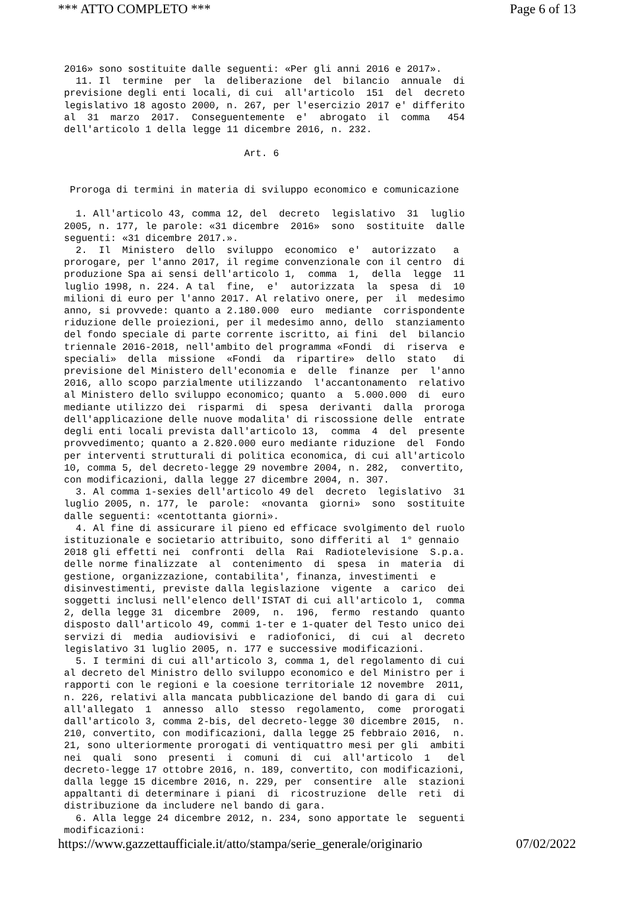*** ATTO COMPLETO *** Page 6 of 13
2016» sono sostituite dalle seguenti: «Per gli anni 2016 e 2017».
  11. Il  termine  per  la  deliberazione  del  bilancio  annuale  di
previsione degli enti locali, di cui  all'articolo  151  del  decreto
legislativo 18 agosto 2000, n. 267, per l'esercizio 2017 e' differito
al  31  marzo  2017.  Conseguentemente  e'  abrogato  il  comma   454
dell'articolo 1 della legge 11 dicembre 2016, n. 232.

                               Art. 6


 Proroga di termini in materia di sviluppo economico e comunicazione

  1. All'articolo 43, comma 12, del  decreto  legislativo  31  luglio
2005, n. 177, le parole: «31 dicembre  2016»  sono  sostituite  dalle
seguenti: «31 dicembre 2017.».
  2.  Il  Ministero  dello  sviluppo  economico  e'  autorizzato   a
prorogare, per l'anno 2017, il regime convenzionale con il centro  di
produzione Spa ai sensi dell'articolo 1,  comma  1,  della  legge  11
luglio 1998, n. 224. A tal  fine,  e'  autorizzata  la  spesa  di  10
milioni di euro per l'anno 2017. Al relativo onere, per  il  medesimo
anno, si provvede: quanto a 2.180.000  euro  mediante  corrispondente
riduzione delle proiezioni, per il medesimo anno, dello  stanziamento
del fondo speciale di parte corrente iscritto, ai fini  del  bilancio
triennale 2016-2018, nell'ambito del programma «Fondi  di  riserva  e
speciali»  della  missione  «Fondi  da  ripartire»  dello  stato   di
previsione del Ministero dell'economia e  delle  finanze  per  l'anno
2016, allo scopo parzialmente utilizzando  l'accantonamento  relativo
al Ministero dello sviluppo economico; quanto  a  5.000.000  di  euro
mediante utilizzo dei  risparmi  di  spesa  derivanti  dalla  proroga
dell'applicazione delle nuove modalita' di riscossione delle  entrate
degli enti locali prevista dall'articolo 13,  comma  4  del  presente
provvedimento; quanto a 2.820.000 euro mediante riduzione  del  Fondo
per interventi strutturali di politica economica, di cui all'articolo
10, comma 5, del decreto-legge 29 novembre 2004, n. 282,  convertito,
con modificazioni, dalla legge 27 dicembre 2004, n. 307.
  3. Al comma 1-sexies dell'articolo 49 del  decreto  legislativo  31
luglio 2005, n. 177, le  parole:  «novanta  giorni»  sono  sostituite
dalle seguenti: «centottanta giorni».
  4. Al fine di assicurare il pieno ed efficace svolgimento del ruolo
istituzionale e societario attribuito, sono differiti al  1° gennaio
2018 gli effetti nei  confronti  della  Rai  Radiotelevisione  S.p.a.
delle norme finalizzate  al  contenimento  di  spesa  in  materia  di
gestione, organizzazione, contabilita', finanza, investimenti  e
disinvestimenti, previste dalla legislazione  vigente  a  carico  dei
soggetti inclusi nell'elenco dell'ISTAT di cui all'articolo 1,  comma
2, della legge 31  dicembre  2009,  n.  196,  fermo  restando  quanto
disposto dall'articolo 49, commi 1-ter e 1-quater del Testo unico dei
servizi di  media  audiovisivi  e  radiofonici,  di  cui  al  decreto
legislativo 31 luglio 2005, n. 177 e successive modificazioni.
  5. I termini di cui all'articolo 3, comma 1, del regolamento di cui
al decreto del Ministro dello sviluppo economico e del Ministro per i
rapporti con le regioni e la coesione territoriale 12 novembre  2011,
n. 226, relativi alla mancata pubblicazione del bando di gara di  cui
all'allegato  1  annesso  allo  stesso  regolamento,  come  prorogati
dall'articolo 3, comma 2-bis, del decreto-legge 30 dicembre 2015,  n.
210, convertito, con modificazioni, dalla legge 25 febbraio 2016,  n.
21, sono ulteriormente prorogati di ventiquattro mesi per gli  ambiti
nei  quali  sono  presenti  i  comuni  di  cui  all'articolo  1   del
decreto-legge 17 ottobre 2016, n. 189, convertito, con modificazioni,
dalla legge 15 dicembre 2016, n. 229, per  consentire  alle  stazioni
appaltanti di determinare i piani  di  ricostruzione  delle  reti  di
distribuzione da includere nel bando di gara.
  6. Alla legge 24 dicembre 2012, n. 234, sono apportate le  seguenti
modificazioni:
https://www.gazzettaufficiale.it/atto/stampa/serie_generale/originario 07/02/2022